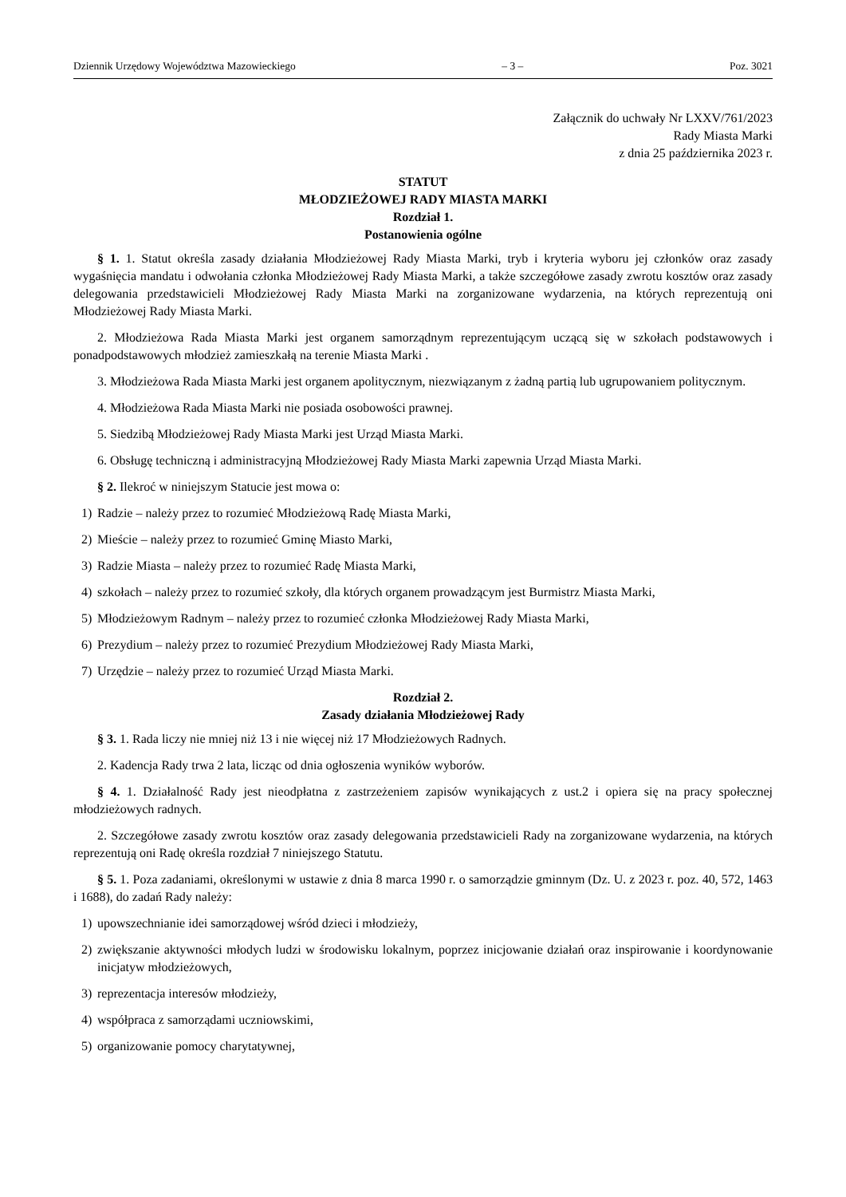Dziennik Urzędowy Województwa Mazowieckiego – 3 – Poz. 3021
Załącznik do uchwały Nr LXXV/761/2023
Rady Miasta Marki
z dnia 25 października 2023 r.
STATUT
MŁODZIEŻOWEJ RADY MIASTA MARKI
Rozdział 1.
Postanowienia ogólne
§ 1. 1. Statut określa zasady działania Młodzieżowej Rady Miasta Marki, tryb i kryteria wyboru jej członków oraz zasady wygaśnięcia mandatu i odwołania członka Młodzieżowej Rady Miasta Marki, a także szczegółowe zasady zwrotu kosztów oraz zasady delegowania przedstawicieli Młodzieżowej Rady Miasta Marki na zorganizowane wydarzenia, na których reprezentują oni Młodzieżowej Rady Miasta Marki.
2. Młodzieżowa Rada Miasta Marki jest organem samorządnym reprezentującym uczącą się w szkołach podstawowych i ponadpodstawowych młodzież zamieszkałą na terenie Miasta Marki .
3. Młodzieżowa Rada Miasta Marki jest organem apolitycznym, niezwiązanym z żadną partią lub ugrupowaniem politycznym.
4. Młodzieżowa Rada Miasta Marki nie posiada osobowości prawnej.
5. Siedzibą Młodzieżowej Rady Miasta Marki jest Urząd Miasta Marki.
6. Obsługę techniczną i administracyjną Młodzieżowej Rady Miasta Marki zapewnia Urząd Miasta Marki.
§ 2. Ilekroć w niniejszym Statucie jest mowa o:
1) Radzie – należy przez to rozumieć Młodzieżową Radę Miasta Marki,
2) Mieście – należy przez to rozumieć Gminę Miasto Marki,
3) Radzie Miasta – należy przez to rozumieć Radę Miasta Marki,
4) szkołach – należy przez to rozumieć szkoły, dla których organem prowadzącym jest Burmistrz Miasta Marki,
5) Młodzieżowym Radnym – należy przez to rozumieć członka Młodzieżowej Rady Miasta Marki,
6) Prezydium – należy przez to rozumieć Prezydium Młodzieżowej Rady Miasta Marki,
7) Urzędzie – należy przez to rozumieć Urząd Miasta Marki.
Rozdział 2.
Zasady działania Młodzieżowej Rady
§ 3. 1. Rada liczy nie mniej niż 13 i nie więcej niż 17 Młodzieżowych Radnych.
2. Kadencja Rady trwa 2 lata, licząc od dnia ogłoszenia wyników wyborów.
§ 4. 1. Działalność Rady jest nieodpłatna z zastrzeżeniem zapisów wynikających z ust.2 i opiera się na pracy społecznej młodzieżowych radnych.
2. Szczegółowe zasady zwrotu kosztów oraz zasady delegowania przedstawicieli Rady na zorganizowane wydarzenia, na których reprezentują oni Radę określa rozdział 7 niniejszego Statutu.
§ 5. 1. Poza zadaniami, określonymi w ustawie z dnia 8 marca 1990 r. o samorządzie gminnym (Dz. U. z 2023 r. poz. 40, 572, 1463 i 1688), do zadań Rady należy:
1) upowszechnianie idei samorządowej wśród dzieci i młodzieży,
2) zwiększanie aktywności młodych ludzi w środowisku lokalnym, poprzez inicjowanie działań oraz inspirowanie i koordynowanie inicjatyw młodzieżowych,
3) reprezentacja interesów młodzieży,
4) współpraca z samorządami uczniowskimi,
5) organizowanie pomocy charytatywnej,